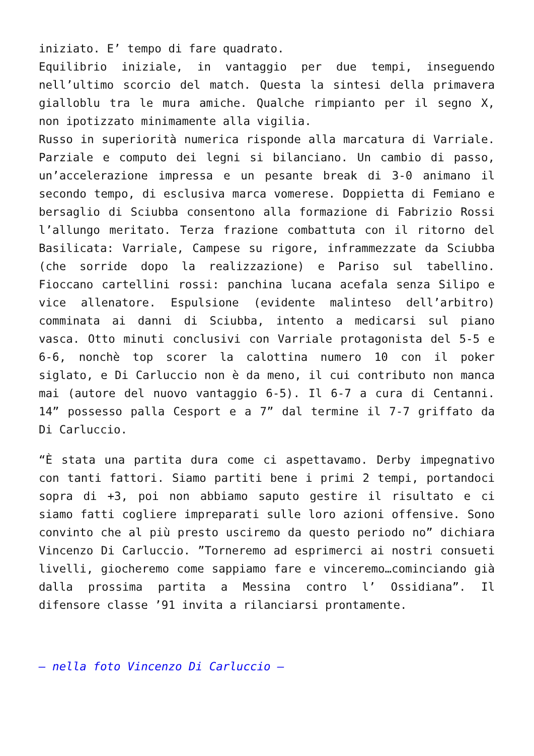iniziato. E’ tempo di fare quadrato.
Equilibrio iniziale, in vantaggio per due tempi, inseguendo nell’ultimo scorcio del match. Questa la sintesi della primavera gialloblu tra le mura amiche. Qualche rimpianto per il segno X, non ipotizzato minimamente alla vigilia.
Russo in superiorità numerica risponde alla marcatura di Varriale. Parziale e computo dei legni si bilanciano. Un cambio di passo, un’accelerazione impressa e un pesante break di 3-0 animano il secondo tempo, di esclusiva marca vomerese. Doppietta di Femiano e bersaglio di Sciubba consentono alla formazione di Fabrizio Rossi l’allungo meritato. Terza frazione combattuta con il ritorno del Basilicata: Varriale, Campese su rigore, inframmezzate da Sciubba (che sorride dopo la realizzazione) e Pariso sul tabellino. Fioccano cartellini rossi: panchina lucana acefala senza Silipo e vice allenatore. Espulsione (evidente malinteso dell’arbitro) comminata ai danni di Sciubba, intento a medicarsi sul piano vasca. Otto minuti conclusivi con Varriale protagonista del 5-5 e 6-6, nonchè top scorer la calottina numero 10 con il poker siglato, e Di Carluccio non è da meno, il cui contributo non manca mai (autore del nuovo vantaggio 6-5). Il 6-7 a cura di Centanni. 14” possesso palla Cesport e a 7” dal termine il 7-7 griffato da Di Carluccio.
“È stata una partita dura come ci aspettavamo. Derby impegnativo con tanti fattori. Siamo partiti bene i primi 2 tempi, portandoci sopra di +3, poi non abbiamo saputo gestire il risultato e ci siamo fatti cogliere impreparati sulle loro azioni offensive. Sono convinto che al più presto usciremo da questo periodo no” dichiara Vincenzo Di Carluccio. ”Torneremo ad esprimerci ai nostri consueti livelli, giocheremo come sappiamo fare e vinceremo…cominciando già dalla prossima partita a Messina contro l’ Ossidiana”. Il difensore classe ’91 invita a rilanciarsi prontamente.
– nella foto Vincenzo Di Carluccio –